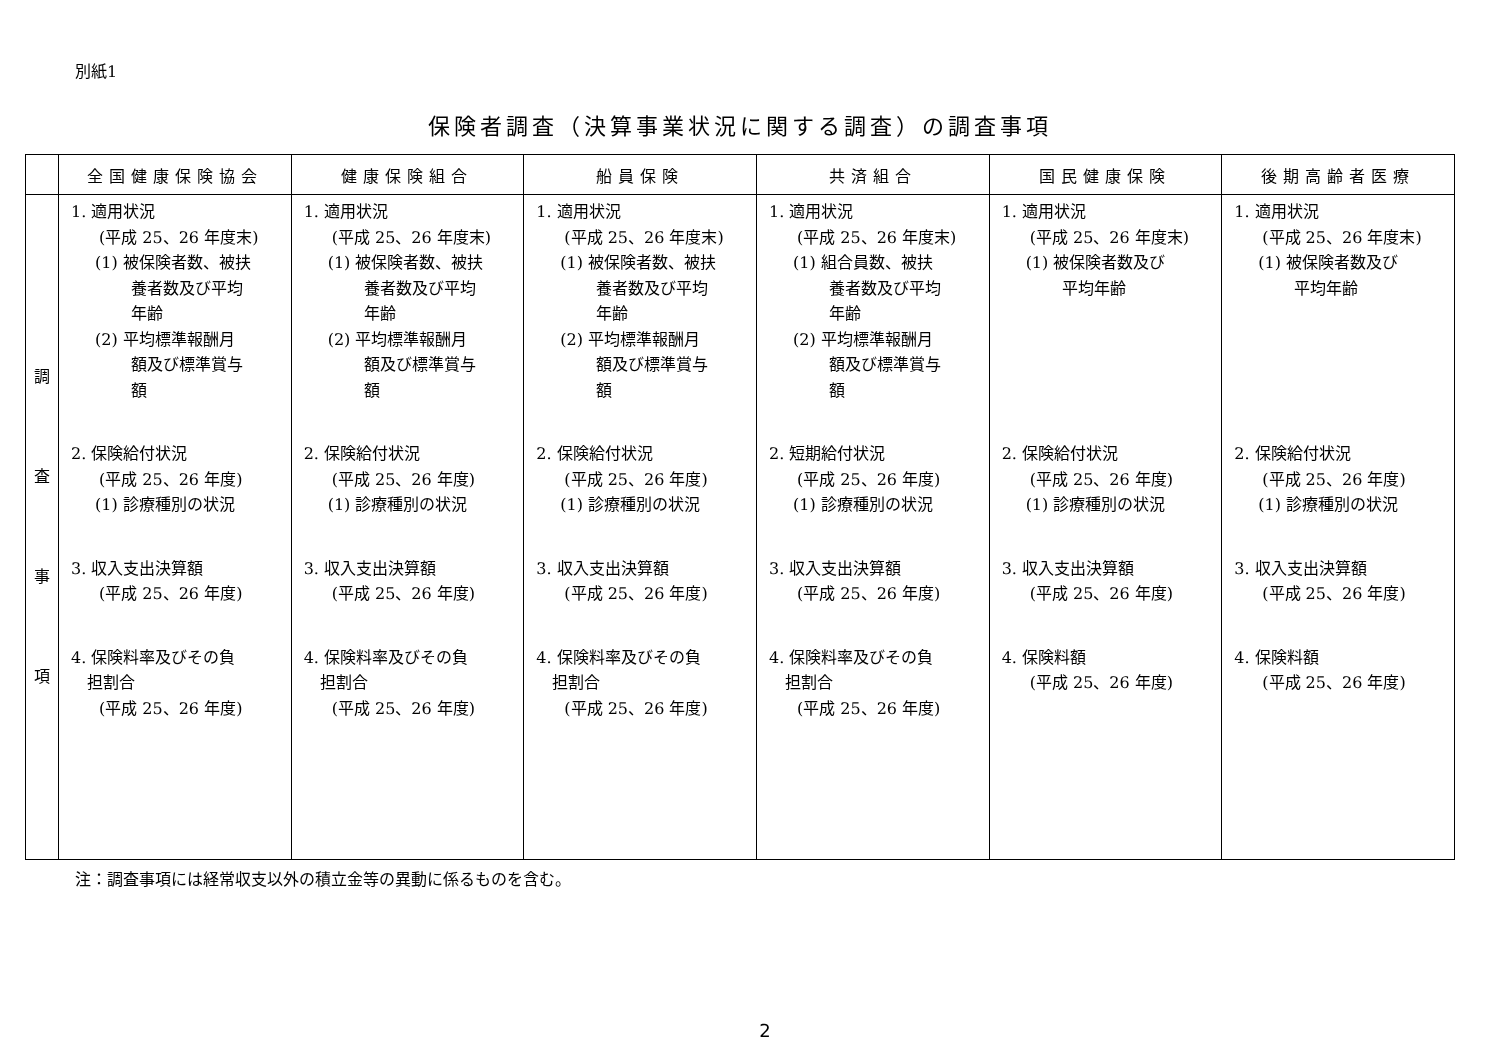別紙1
保険者調査（決算事業状況に関する調査）の調査事項
| | 全国健康保険協会 | 健康保険組合 | 船員保険 | 共済組合 | 国民健康保険 | 後期高齢者医療 |
| --- | --- | --- | --- | --- | --- | --- |
| 調 査 事 項 | 1. 適用状況 (平成 25、26 年度末) (1) 被保険者数、被扶 養者数及び平均 年齢 (2) 平均標準報酬月 額及び標準賞与 額 2. 保険給付状況 (平成 25、26 年度) (1) 診療種別の状況 3. 収入支出決算額 (平成 25、26 年度) 4. 保険料率及びその負 担割合 (平成 25、26 年度) | 1. 適用状況 (平成 25、26 年度末) (1) 被保険者数、被扶 養者数及び平均 年齢 (2) 平均標準報酬月 額及び標準賞与 額 2. 保険給付状況 (平成 25、26 年度) (1) 診療種別の状況 3. 収入支出決算額 (平成 25、26 年度) 4. 保険料率及びその負 担割合 (平成 25、26 年度) | 1. 適用状況 (平成 25、26 年度末) (1) 被保険者数、被扶 養者数及び平均 年齢 (2) 平均標準報酬月 額及び標準賞与 額 2. 保険給付状況 (平成 25、26 年度) (1) 診療種別の状況 3. 収入支出決算額 (平成 25、26 年度) 4. 保険料率及びその負 担割合 (平成 25、26 年度) | 1. 適用状況 (平成 25、26 年度末) (1) 組合員数、被扶 養者数及び平均 年齢 (2) 平均標準報酬月 額及び標準賞与 額 2. 短期給付状況 (平成 25、26 年度) (1) 診療種別の状況 3. 収入支出決算額 (平成 25、26 年度) 4. 保険料率及びその負 担割合 (平成 25、26 年度) | 1. 適用状況 (平成 25、26 年度末) (1) 被保険者数及び 平均年齢 2. 保険給付状況 (平成 25、26 年度) (1) 診療種別の状況 3. 収入支出決算額 (平成 25、26 年度) 4. 保険料額 (平成 25、26 年度) | 1. 適用状況 (平成 25、26 年度末) (1) 被保険者数及び 平均年齢 2. 保険給付状況 (平成 25、26 年度) (1) 診療種別の状況 3. 収入支出決算額 (平成 25、26 年度) 4. 保険料額 (平成 25、26 年度) |
注：調査事項には経常収支以外の積立金等の異動に係るものを含む。
2